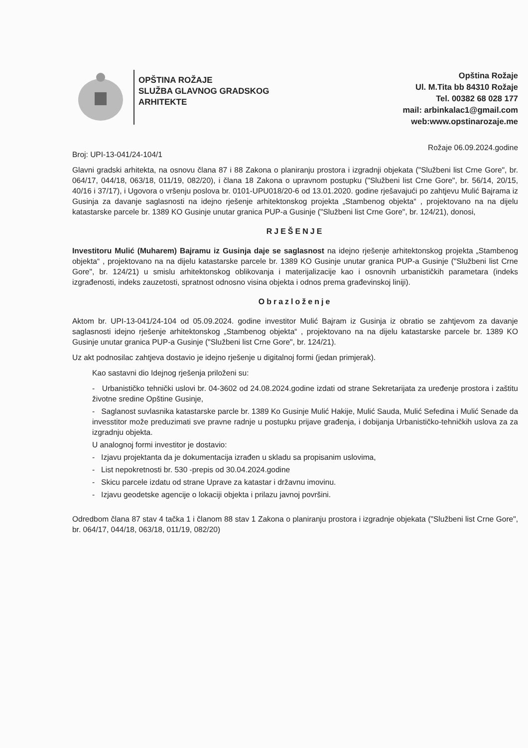OPŠTINA ROŽAJE
SLUŽBA GLAVNOG GRADSKOG
ARHITEKTE
Opština Rožaje
Ul. M.Tita bb 84310 Rožaje
Tel. 00382 68 028 177
mail: arbinkalac1@gmail.com
web:www.opstinarozaje.me
Broj: UPI-13-041/24-104/1 Rožaje 06.09.2024.godine
Glavni gradski arhitekta, na osnovu člana 87 i 88 Zakona o planiranju prostora i izgradnji objekata ("Službeni list Crne Gore", br. 064/17, 044/18, 063/18, 011/19, 082/20), i člana 18 Zakona o upravnom postupku ("Službeni list Crne Gore", br. 56/14, 20/15, 40/16 i 37/17), i Ugovora o vršenju poslova br. 0101-UPU018/20-6 od 13.01.2020. godine rješavajući po zahtjevu Mulić Bajrama iz Gusinja za davanje saglasnosti na idejno rješenje arhitektonskog projekta „Stambenog objekta“ , projektovano na na dijelu katastarske parcele br. 1389 KO Gusinje unutar granica PUP-a Gusinje ("Službeni list Crne Gore", br. 124/21), donosi,
RJEŠENJE
Investitoru Mulić (Muharem) Bajramu iz Gusinja daje se saglasnost na idejno rješenje arhitektonskog projekta „Stambenog objekta“ , projektovano na na dijelu katastarske parcele br. 1389 KO Gusinje unutar granica PUP-a Gusinje ("Službeni list Crne Gore", br. 124/21) u smislu arhitektonskog oblikovanja i materijalizacije kao i osnovnih urbanističkih parametara (indeks izgrađenosti, indeks zauzetosti, spratnost odnosno visina objekta i odnos prema građevinskoj liniji).
Obrazloženje
Aktom br. UPI-13-041/24-104 od 05.09.2024. godine investitor Mulić Bajram iz Gusinja iz obratio se zahtjevom za davanje saglasnosti idejno rješenje arhitektonskog „Stambenog objekta“ , projektovano na na dijelu katastarske parcele br. 1389 KO Gusinje unutar granica PUP-a Gusinje ("Službeni list Crne Gore", br. 124/21).
Uz akt podnosilac zahtjeva dostavio je idejno rješenje u digitalnoj formi (jedan primjerak).
Kao sastavni dio Idejnog rješenja priloženi su:
- Urbanističko tehnički uslovi br. 04-3602 od 24.08.2024.godine izdati od strane Sekretarijata za uređenje prostora i zaštitu životne sredine Opštine Gusinje,
- Saglanost suvlasnika katastarske parcle br. 1389 Ko Gusinje Mulić Hakije, Mulić Sauda, Mulić Sefedina i Mulić Senade da invesstitor može preduzimati sve pravne radnje u postupku prijave građenja, i dobijanja Urbanističko-tehničkih uslova za za izgradnju objekta.
U analognoj formi investitor je dostavio:
- Izjavu projektanta da je dokumentacija izrađen u skladu sa propisanim uslovima,
- List nepokretnosti br. 530 -prepis od 30.04.2024.godine
- Skicu parcele izdatu od strane Uprave za katastar i državnu imovinu.
- Izjavu geodetske agencije o lokaciji objekta i prilazu javnoj površini.
Odredbom člana 87 stav 4 tačka 1 i članom 88 stav 1 Zakona o planiranju prostora i izgradnje objekata ("Službeni list Crne Gore", br. 064/17, 044/18, 063/18, 011/19, 082/20)